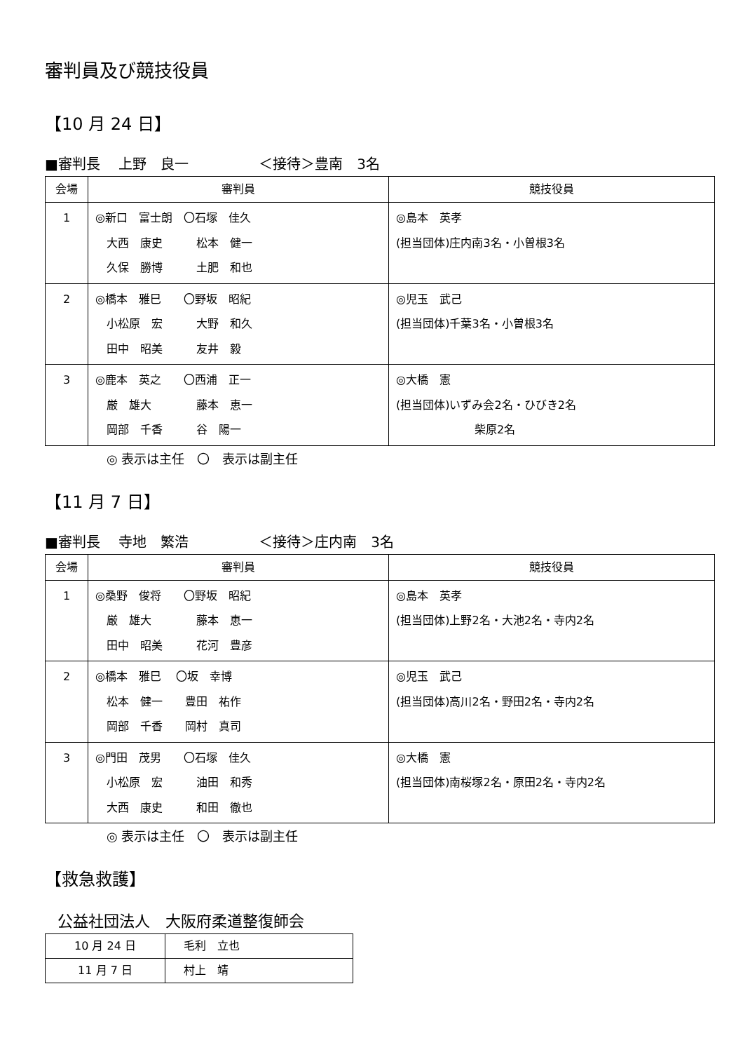審判員及び競技役員
【10 月 24 日】
■審判長　 上野　良一　　　　　＜接待＞豊南　3名
| 会場 | 審判員 | 競技役員 |
| --- | --- | --- |
| 1 | ◎新口 富士朗 〇石塚 佳久 大西 康史 松本 健一 久保 勝博 土肥 和也 | ◎島本 英孝 (担当団体)庄内南3名・小曽根3名 |
| 2 | ◎橋本 雅巳 〇野坂 昭紀 小松原 宏 大野 和久 田中 昭美 友井 毅 | ◎児玉 武己 (担当団体)千葉3名・小曽根3名 |
| 3 | ◎鹿本 英之 〇西浦 正一 厳 雄大 藤本 恵一 岡部 千香 谷 陽一 | ◎大橋 憲 (担当団体)いずみ会2名・ひびき2名 柴原2名 |
◎ 表示は主任　〇　表示は副主任
【11 月 7 日】
■審判長　 寺地　繁浩　　　　　＜接待＞庄内南　3名
| 会場 | 審判員 | 競技役員 |
| --- | --- | --- |
| 1 | ◎桑野 俊将 〇野坂 昭紀 厳 雄大 藤本 恵一 田中 昭美 花河 豊彦 | ◎島本 英孝 (担当団体)上野2名・大池2名・寺内2名 |
| 2 | ◎橋本 雅巳 〇坂 幸博 松本 健一 豊田 祐作 岡部 千香 岡村 真司 | ◎児玉 武己 (担当団体)高川2名・野田2名・寺内2名 |
| 3 | ◎門田 茂男 〇石塚 佳久 小松原 宏 油田 和秀 大西 康史 和田 徹也 | ◎大橋 憲 (担当団体)南桜塚2名・原田2名・寺内2名 |
◎ 表示は主任　〇　表示は副主任
【救急救護】
公益社団法人　大阪府柔道整復師会
| 10 月 24 日 | 毛利 立也 |
| 11 月 7 日 | 村上 靖 |